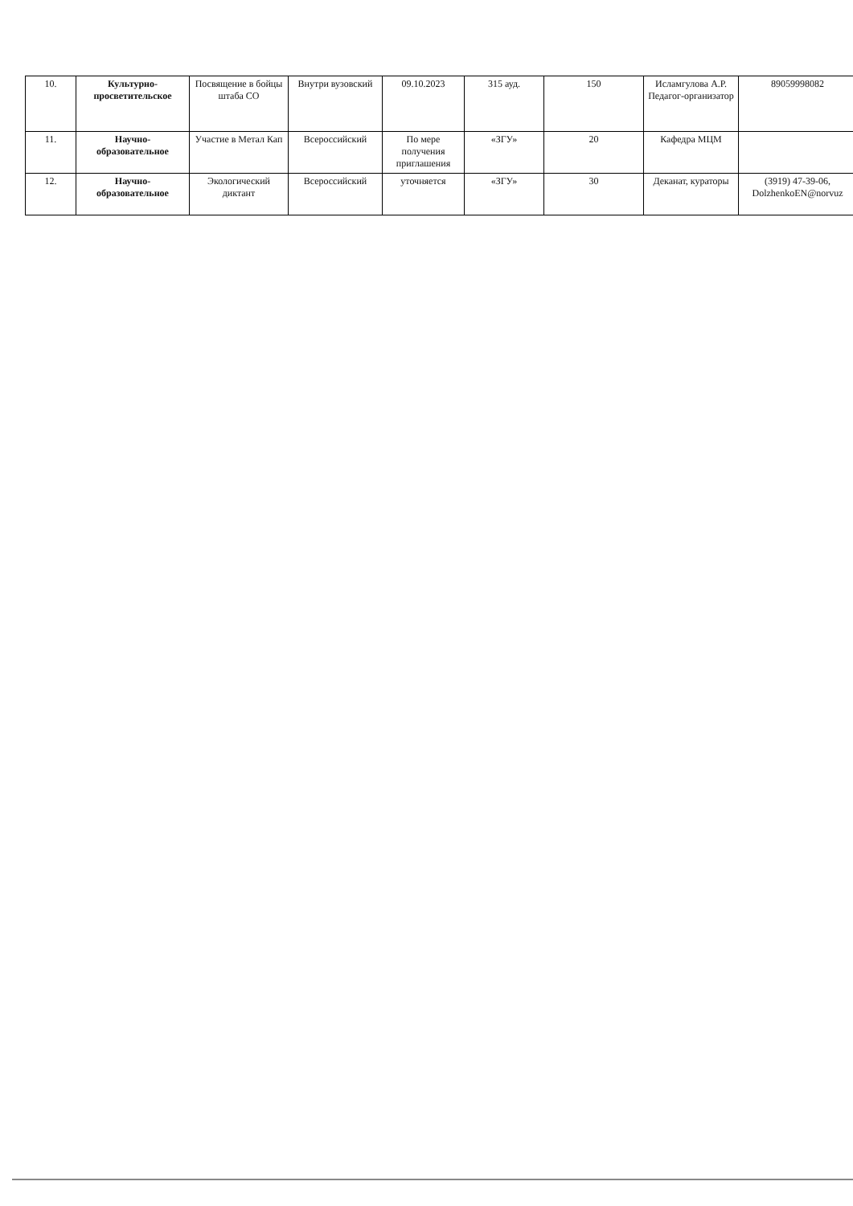| 10. | Культурно-просветительское | Посвящение в бойцы штаба СО | Внутри вузовский | 09.10.2023 | 315 ауд. | 150 | Исламгулова А.Р. Педагог-организатор | 89059998082 |
| 11. | Научно-образовательное | Участие в Метал Кап | Всероссийский | По мере получения приглашения | «ЗГУ» | 20 | Кафедра МЦМ | |
| 12. | Научно-образовательное | Экологический диктант | Всероссийский | уточняется | «ЗГУ» | 30 | Деканат, кураторы | (3919) 47-39-06, DolzhenkoEN@norvuz |